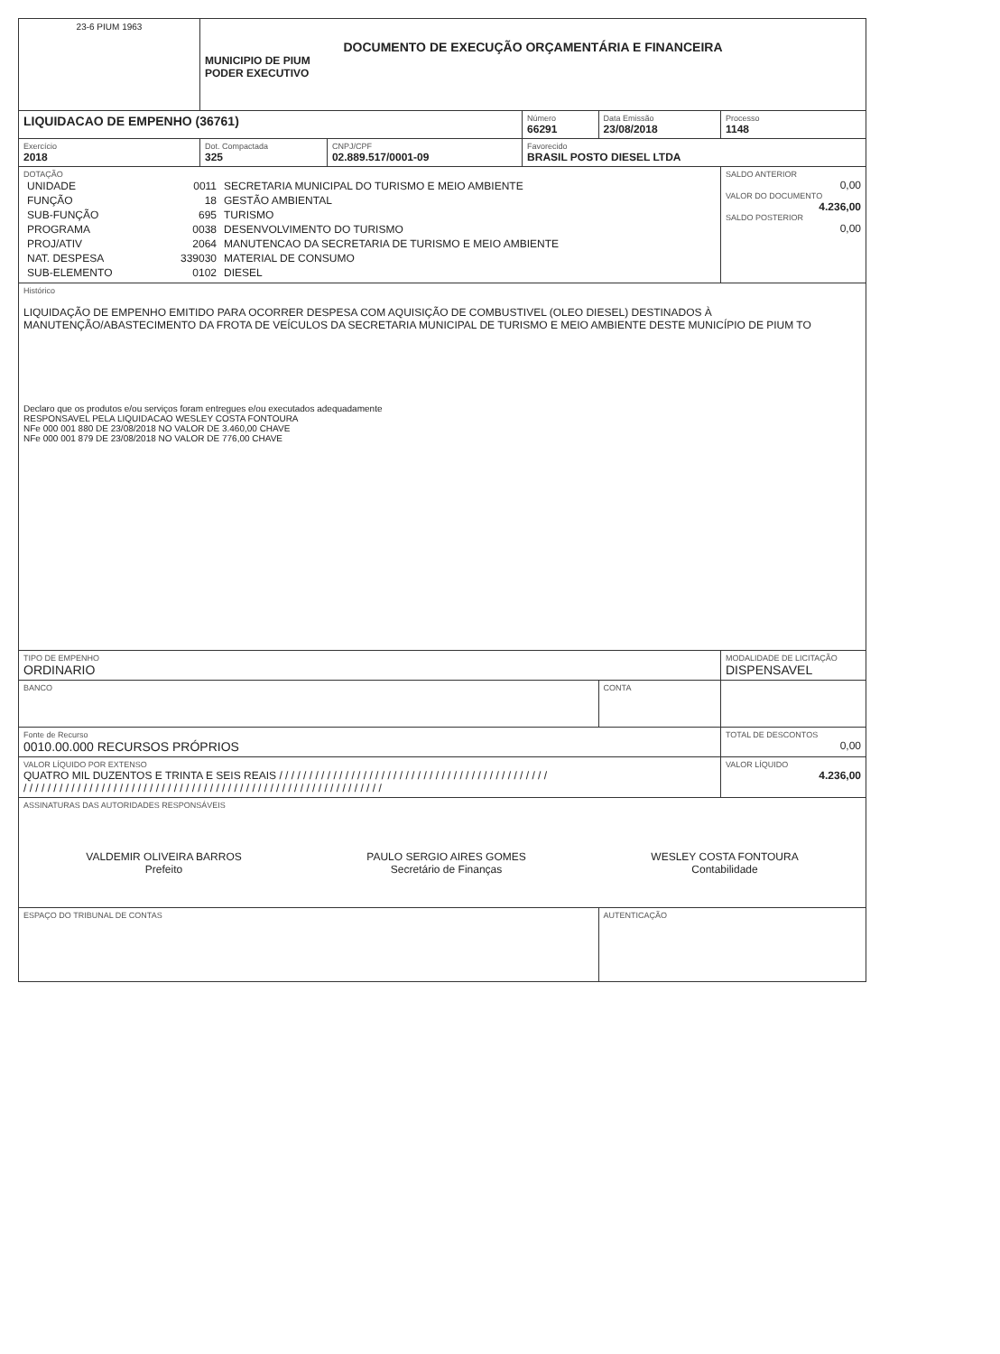| 23-6 PIUM 1963 | DOCUMENTO DE EXECUÇÃO ORÇAMENTÁRIA E FINANCEIRA MUNICIPIO DE PIUM PODER EXECUTIVO | | | | |
| LIQUIDACAO DE EMPENHO (36761) | | | Número 66291 | Data Emissão 23/08/2018 | Processo 1148 |
| Exercício 2018 | Dot. Compactada 325 | CNPJ/CPF 02.889.517/0001-09 | Favorecido BRASIL POSTO DIESEL LTDA | | |
| DOTAÇÃO / UNIDADE / 0011 / SECRETARIA MUNICIPAL DO TURISMO E MEIO AMBIENTE / / FUNÇÃO / 18 / GESTÃO AMBIENTAL / / SUB-FUNÇÃO / 695 / TURISMO / / PROGRAMA / 0038 / DESENVOLVIMENTO DO TURISMO / / PROJ/ATIV / 2064 / MANUTENCAO DA SECRETARIA DE TURISMO E MEIO AMBIENTE / / NAT. DESPESA / 339030 / MATERIAL DE CONSUMO / / SUB-ELEMENTO / 0102 / DIESEL / | | | | | SALDO ANTERIOR 0,00 VALOR DO DOCUMENTO 4.236,00 SALDO POSTERIOR 0,00 |
| Histórico LIQUIDAÇÃO DE EMPENHO EMITIDO PARA OCORRER DESPESA COM AQUISIÇÃO DE COMBUSTIVEL (OLEO DIESEL) DESTINADOS À MANUTENÇÃO/ABASTECIMENTO DA FROTA DE VEÍCULOS DA SECRETARIA MUNICIPAL DE TURISMO E MEIO AMBIENTE DESTE MUNICÍPIO DE PIUM TO Declaro que os produtos e/ou serviços foram entregues e/ou executados adequadamente RESPONSAVEL PELA LIQUIDACAO WESLEY COSTA FONTOURA NFe 000 001 880 DE 23/08/2018 NO VALOR DE 3.460,00 CHAVE NFe 000 001 879 DE 23/08/2018 NO VALOR DE 776,00 CHAVE | | | | | |
| TIPO DE EMPENHO ORDINARIO | | | | | MODALIDADE DE LICITAÇÃO DISPENSAVEL |
| BANCO | | | | CONTA | |
| Fonte de Recurso 0010.00.000 RECURSOS PRÓPRIOS | | | | | TOTAL DE DESCONTOS 0,00 |
| VALOR LÍQUIDO POR EXTENSO QUATRO MIL DUZENTOS E TRINTA E SEIS REAIS / / / / / / / / / / / / / / / / / / / / / / / / / / / / / / / / / / / / / / / / / / / / / / / / / / / / / / / / / / / / / / / / / / / / / / / / / / / / / / / / / / / / / / / / / / / / / / / / / / / / / / / / / | | | | | VALOR LÍQUIDO 4.236,00 |
| ASSINATURAS DAS AUTORIDADES RESPONSÁVEIS VALDEMIR OLIVEIRA BARROS Prefeito PAULO SERGIO AIRES GOMES Secretário de Finanças WESLEY COSTA FONTOURA Contabilidade | | | | | |
| ESPAÇO DO TRIBUNAL DE CONTAS | | | | AUTENTICAÇÃO | |